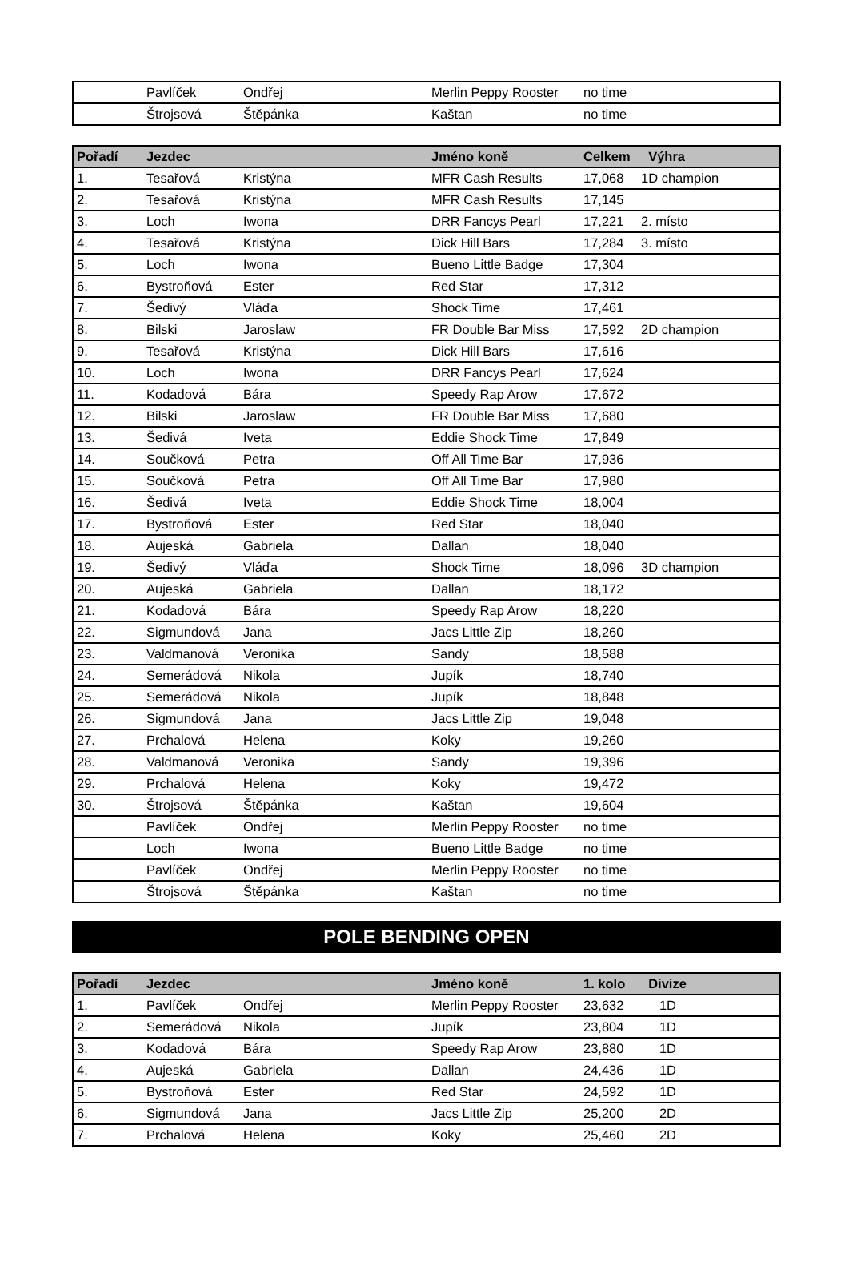| | Pavlíček | Ondřej | Merlin Peppy Rooster | no time | | |
| | Štrojsová | Štěpánka | Kaštan | no time | | |
| Pořadí | Jezdec | | Jméno koně | Celkem | Výhra |
| --- | --- | --- | --- | --- | --- |
| 1. | Tesařová | Kristýna | MFR Cash Results | 17,068 | 1D champion |
| 2. | Tesařová | Kristýna | MFR Cash Results | 17,145 | |
| 3. | Loch | Iwona | DRR Fancys Pearl | 17,221 | 2. místo |
| 4. | Tesařová | Kristýna | Dick Hill Bars | 17,284 | 3. místo |
| 5. | Loch | Iwona | Bueno Little Badge | 17,304 | |
| 6. | Bystroňová | Ester | Red Star | 17,312 | |
| 7. | Šedivý | Vláďa | Shock Time | 17,461 | |
| 8. | Bilski | Jaroslaw | FR Double Bar Miss | 17,592 | 2D champion |
| 9. | Tesařová | Kristýna | Dick Hill Bars | 17,616 | |
| 10. | Loch | Iwona | DRR Fancys Pearl | 17,624 | |
| 11. | Kodadová | Bára | Speedy Rap Arow | 17,672 | |
| 12. | Bilski | Jaroslaw | FR Double Bar Miss | 17,680 | |
| 13. | Šedivá | Iveta | Eddie Shock Time | 17,849 | |
| 14. | Součková | Petra | Off All Time Bar | 17,936 | |
| 15. | Součková | Petra | Off All Time Bar | 17,980 | |
| 16. | Šedivá | Iveta | Eddie Shock Time | 18,004 | |
| 17. | Bystroňová | Ester | Red Star | 18,040 | |
| 18. | Aujeská | Gabriela | Dallan | 18,040 | |
| 19. | Šedivý | Vláďa | Shock Time | 18,096 | 3D champion |
| 20. | Aujeská | Gabriela | Dallan | 18,172 | |
| 21. | Kodadová | Bára | Speedy Rap Arow | 18,220 | |
| 22. | Sigmundová | Jana | Jacs Little Zip | 18,260 | |
| 23. | Valdmanová | Veronika | Sandy | 18,588 | |
| 24. | Semerádová | Nikola | Jupík | 18,740 | |
| 25. | Semerádová | Nikola | Jupík | 18,848 | |
| 26. | Sigmundová | Jana | Jacs Little Zip | 19,048 | |
| 27. | Prchalová | Helena | Koky | 19,260 | |
| 28. | Valdmanová | Veronika | Sandy | 19,396 | |
| 29. | Prchalová | Helena | Koky | 19,472 | |
| 30. | Štrojsová | Štěpánka | Kaštan | 19,604 | |
| | Pavlíček | Ondřej | Merlin Peppy Rooster | no time | |
| | Loch | Iwona | Bueno Little Badge | no time | |
| | Pavlíček | Ondřej | Merlin Peppy Rooster | no time | |
| | Štrojsová | Štěpánka | Kaštan | no time | |
POLE BENDING OPEN
| Pořadí | Jezdec | | Jméno koně | 1. kolo | Divize |
| --- | --- | --- | --- | --- | --- |
| 1. | Pavlíček | Ondřej | Merlin Peppy Rooster | 23,632 | 1D |
| 2. | Semerádová | Nikola | Jupík | 23,804 | 1D |
| 3. | Kodadová | Bára | Speedy Rap Arow | 23,880 | 1D |
| 4. | Aujeská | Gabriela | Dallan | 24,436 | 1D |
| 5. | Bystroňová | Ester | Red Star | 24,592 | 1D |
| 6. | Sigmundová | Jana | Jacs Little Zip | 25,200 | 2D |
| 7. | Prchalová | Helena | Koky | 25,460 | 2D |